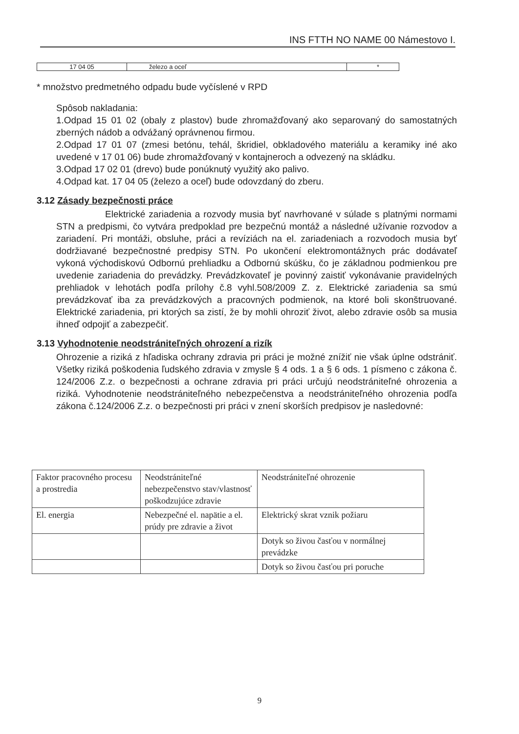INS FTTH NO NAME 00 Námestovo I.
| 17 04 05 | železo a oceľ | * |
* množstvo predmetného odpadu bude vyčíslené v RPD
Spôsob nakladania:
1.Odpad 15 01 02 (obaly z plastov) bude zhromažďovaný ako separovaný do samostatných zberných nádob a odvážaný oprávnenou firmou.
2.Odpad 17 01 07 (zmesi betónu, tehál, škridiel, obkladového materiálu a keramiky iné ako uvedené v 17 01 06) bude zhromažďovaný v kontajneroch a odvezený na skládku.
3.Odpad 17 02 01 (drevo) bude ponúknutý využitý ako palivo.
4.Odpad kat. 17 04 05 (železo a oceľ) bude odovzdaný do zberu.
3.12 Zásady bezpečnosti práce
Elektrické zariadenia a rozvody musia byť navrhované v súlade s platnými normami STN a predpismi, čo vytvára predpoklad pre bezpečnú montáž a následné užívanie rozvodov a zariadení. Pri montáži, obsluhe, práci a revíziách na el. zariadeniach a rozvodoch musia byť dodržiavané bezpečnostné predpisy STN. Po ukončení elektromontážnych prác dodávateľ vykoná východiskovú Odbornú prehliadku a Odbornú skúšku, čo je základnou podmienkou pre uvedenie zariadenia do prevádzky. Prevádzkovateľ je povinný zaistiť vykonávanie pravidelných prehliadok v lehotách podľa prílohy č.8 vyhl.508/2009 Z. z. Elektrické zariadenia sa smú prevádzkovať iba za prevádzkových a pracovných podmienok, na ktoré boli skonštruované. Elektrické zariadenia, pri ktorých sa zistí, že by mohli ohroziť život, alebo zdravie osôb sa musia ihneď odpojiť a zabezpečiť.
3.13 Vyhodnotenie neodstrániteľných ohrození a rizík
Ohrozenie a riziká z hľadiska ochrany zdravia pri práci je možné znížiť nie však úplne odstrániť. Všetky riziká poškodenia ľudského zdravia v zmysle § 4 ods. 1 a § 6 ods. 1 písmeno c zákona č. 124/2006 Z.z. o bezpečnosti a ochrane zdravia pri práci určujú neodstrániteľné ohrozenia a riziká. Vyhodnotenie neodstrániteľného nebezpečenstva a neodstrániteľného ohrozenia podľa zákona č.124/2006 Z.z. o bezpečnosti pri práci v znení skorších predpisov je nasledovné:
| Faktor pracovného procesu a prostredia | Neodstrániteľné nebezpečenstvo stav/vlastnosť poškodzujúce zdravie | Neodstrániteľné ohrozenie |
| El. energia | Nebezpečné el. napätie a el. prúdy pre zdravie a život | Elektrický skrat vznik požiaru |
| | | Dotyk so živou časťou v normálnej prevádzke |
| | | Dotyk so živou časťou pri poruche |
9